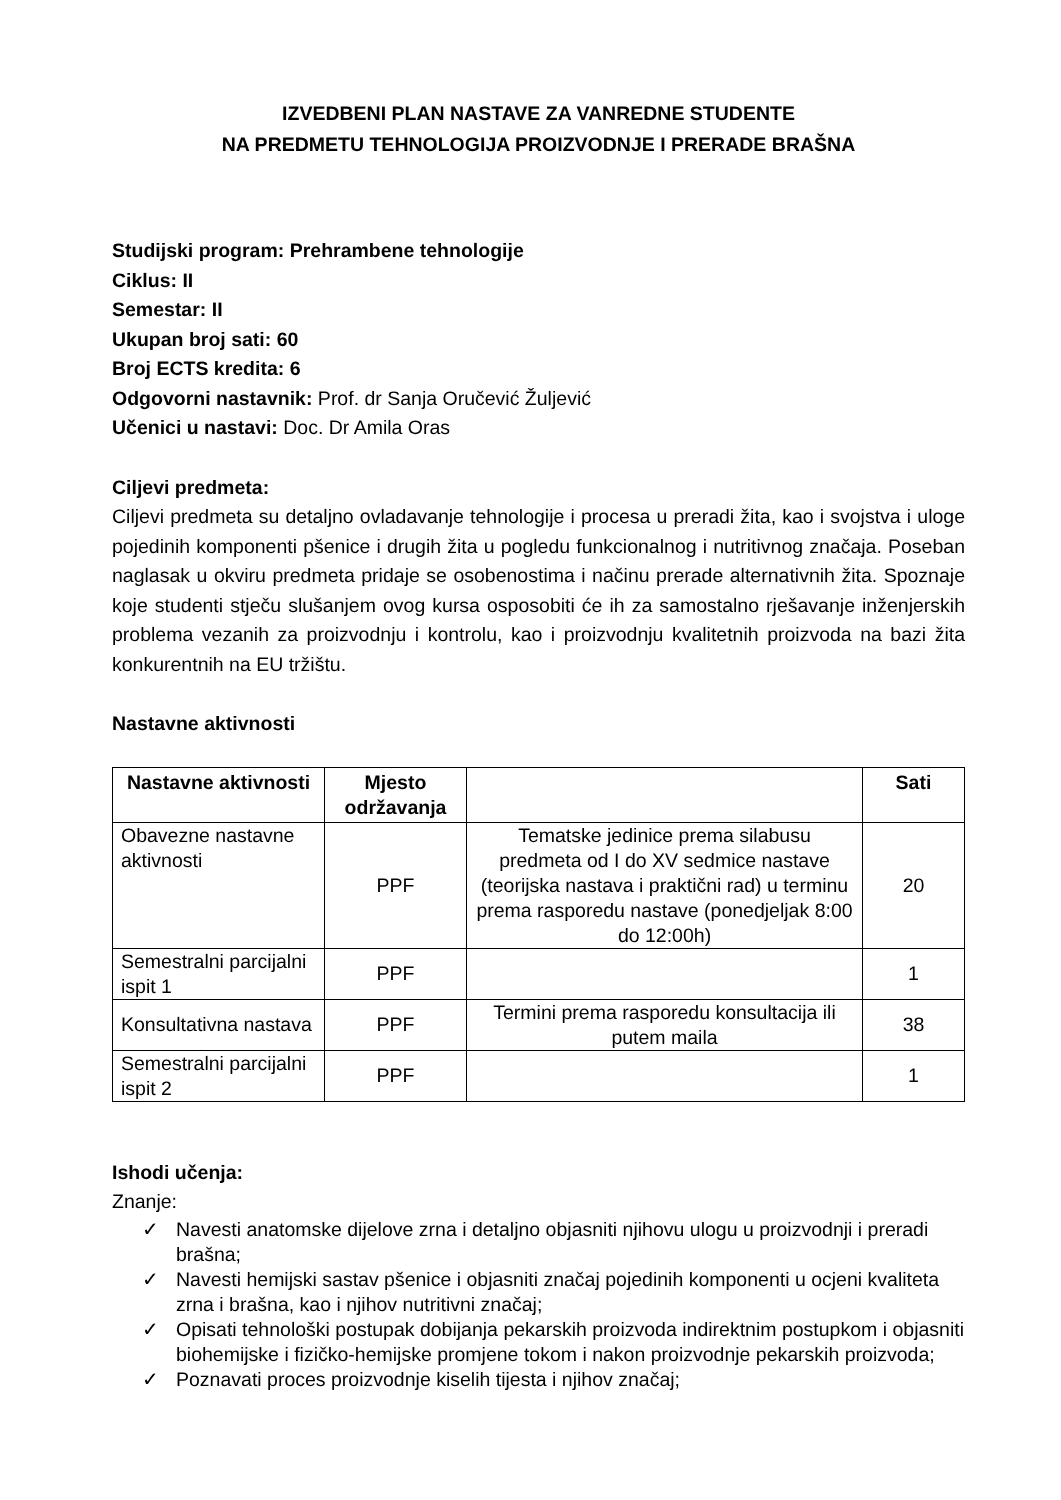IZVEDBENI PLAN NASTAVE ZA VANREDNE STUDENTE
NA PREDMETU TEHNOLOGIJA PROIZVODNJE I PRERADE BRAŠNA
Studijski program: Prehrambene tehnologije
Ciklus: II
Semestar: II
Ukupan broj sati: 60
Broj ECTS kredita: 6
Odgovorni nastavnik: Prof. dr Sanja Oručević Žuljević
Učenici u nastavi: Doc. Dr Amila Oras
Ciljevi predmeta:
Ciljevi predmeta su detaljno ovladavanje tehnologije i procesa u preradi žita, kao i svojstva i uloge pojedinih komponenti pšenice i drugih žita u pogledu funkcionalnog i nutritivnog značaja. Poseban naglasak u okviru predmeta pridaje se osobenostima i načinu prerade alternativnih žita. Spoznaje koje studenti stječu slušanjem ovog kursa osposobiti će ih za samostalno rješavanje inženjerskih problema vezanih za proizvodnju i kontrolu, kao i proizvodnju kvalitetnih proizvoda na bazi žita konkurentnih na EU tržištu.
Nastavne aktivnosti
| Nastavne aktivnosti | Mjesto održavanja | | Sati |
| --- | --- | --- | --- |
| Obavezne nastavne aktivnosti | PPF | Tematske jedinice prema silabusu predmeta od I do XV sedmice nastave (teorijska nastava i praktični rad) u terminu prema rasporedu nastave (ponedjeljak 8:00 do 12:00h) | 20 |
| Semestralni parcijalni ispit 1 | PPF | | 1 |
| Konsultativna nastava | PPF | Termini prema rasporedu konsultacija ili putem maila | 38 |
| Semestralni parcijalni ispit 2 | PPF | | 1 |
Ishodi učenja:
Znanje:
✓ Navesti anatomske dijelove zrna i detaljno objasniti njihovu ulogu u proizvodnji i preradi brašna;
✓ Navesti hemijski sastav pšenice i objasniti značaj pojedinih komponenti u ocjeni kvaliteta zrna i brašna, kao i njihov nutritivni značaj;
✓ Opisati tehnološki postupak dobijanja pekarskih proizvoda indirektnim postupkom i objasniti biohemijske i fizičko-hemijske promjene tokom i nakon proizvodnje pekarskih proizvoda;
✓ Poznavati proces proizvodnje kiselih tijesta i njihov značaj;